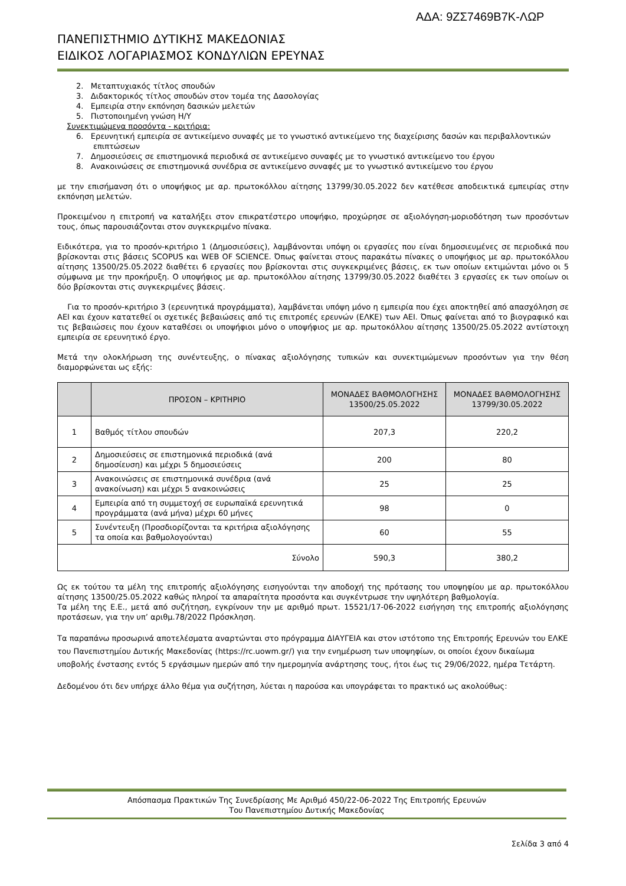ΑΔΑ: 9ΖΣ7469Β7Κ-ΛΩΡ
ΠΑΝΕΠΙΣΤΗΜΙΟ ΔΥΤΙΚΗΣ ΜΑΚΕΔΟΝΙΑΣ
ΕΙΔΙΚΟΣ ΛΟΓΑΡΙΑΣΜΟΣ ΚΟΝΔΥΛΙΩΝ ΕΡΕΥΝΑΣ
2. Μεταπτυχιακός τίτλος σπουδών
3. Διδακτορικός τίτλος σπουδών στον τομέα της Δασολογίας
4. Εμπειρία στην εκπόνηση δασικών μελετών
5. Πιστοποιημένη γνώση Η/Υ
Συνεκτιμώμενα προσόντα - κριτήρια:
6. Ερευνητική εμπειρία σε αντικείμενο συναφές με το γνωστικό αντικείμενο της διαχείρισης δασών και περιβαλλοντικών
επιπτώσεων
7. Δημοσιεύσεις σε επιστημονικά περιοδικά σε αντικείμενο συναφές με το γνωστικό αντικείμενο του έργου
8. Ανακοινώσεις σε επιστημονικά συνέδρια σε αντικείμενο συναφές με το γνωστικό αντικείμενο του έργου
με την επισήμανση ότι ο υποψήφιος με αρ. πρωτοκόλλου αίτησης 13799/30.05.2022 δεν κατέθεσε αποδεικτικά εμπειρίας στην εκπόνηση μελετών.
Προκειμένου η επιτροπή να καταλήξει στον επικρατέστερο υποψήφιο, προχώρησε σε αξιολόγηση-μοριοδότηση των προσόντων τους, όπως παρουσιάζονται στον συγκεκριμένο πίνακα.
Ειδικότερα, για το προσόν-κριτήριο 1 (Δημοσιεύσεις), λαμβάνονται υπόψη οι εργασίες που είναι δημοσιευμένες σε περιοδικά που βρίσκονται στις βάσεις SCOPUS και WEB OF SCIENCE. Όπως φαίνεται στους παρακάτω πίνακες ο υποψήφιος με αρ. πρωτοκόλλου αίτησης 13500/25.05.2022 διαθέτει 6 εργασίες που βρίσκονται στις συγκεκριμένες βάσεις, εκ των οποίων εκτιμώνται μόνο οι 5 σύμφωνα με την προκήρυξη. Ο υποψήφιος με αρ. πρωτοκόλλου αίτησης 13799/30.05.2022 διαθέτει 3 εργασίες εκ των οποίων οι δύο βρίσκονται στις συγκεκριμένες βάσεις.
Για το προσόν-κριτήριο 3 (ερευνητικά προγράμματα), λαμβάνεται υπόψη μόνο η εμπειρία που έχει αποκτηθεί από απασχόληση σε ΑΕΙ και έχουν κατατεθεί οι σχετικές βεβαιώσεις από τις επιτροπές ερευνών (ΕΛΚΕ) των ΑΕΙ. Όπως φαίνεται από το βιογραφικό και τις βεβαιώσεις που έχουν καταθέσει οι υποψήφιοι μόνο ο υποψήφιος με αρ. πρωτοκόλλου αίτησης 13500/25.05.2022 αντίστοιχη εμπειρία σε ερευνητικό έργο.
Μετά την ολοκλήρωση της συνέντευξης, ο πίνακας αξιολόγησης τυπικών και συνεκτιμώμενων προσόντων για την θέση διαμορφώνεται ως εξής:
| | ΠΡΟΣΟΝ – ΚΡΙΤΗΡΙΟ | ΜΟΝΑΔΕΣ ΒΑΘΜΟΛΟΓΗΣΗΣ 13500/25.05.2022 | ΜΟΝΑΔΕΣ ΒΑΘΜΟΛΟΓΗΣΗΣ 13799/30.05.2022 |
| --- | --- | --- | --- |
| 1 | Βαθμός τίτλου σπουδών | 207,3 | 220,2 |
| 2 | Δημοσιεύσεις σε επιστημονικά περιοδικά (ανά δημοσίευση) και μέχρι 5 δημοσιεύσεις | 200 | 80 |
| 3 | Ανακοινώσεις σε επιστημονικά συνέδρια (ανά ανακοίνωση) και μέχρι 5 ανακοινώσεις | 25 | 25 |
| 4 | Εμπειρία από τη συμμετοχή σε ευρωπαϊκά ερευνητικά προγράμματα (ανά μήνα) μέχρι 60 μήνες | 98 | 0 |
| 5 | Συνέντευξη (Προσδιορίζονται τα κριτήρια αξιολόγησης τα οποία και βαθμολογούνται) | 60 | 55 |
| Σύνολο | | 590,3 | 380,2 |
Ως εκ τούτου τα μέλη της επιτροπής αξιολόγησης εισηγούνται την αποδοχή της πρότασης του υποψηφίου με αρ. πρωτοκόλλου αίτησης 13500/25.05.2022 καθώς πληροί τα απαραίτητα προσόντα και συγκέντρωσε την υψηλότερη βαθμολογία.
Τα μέλη της Ε.Ε., μετά από συζήτηση, εγκρίνουν την με αριθμό πρωτ. 15521/17-06-2022 εισήγηση της επιτροπής αξιολόγησης προτάσεων, για την υπ’ αριθμ.78/2022 Πρόσκληση.
Τα παραπάνω προσωρινά αποτελέσματα αναρτώνται στο πρόγραμμα ΔΙΑΥΓΕΙΑ και στον ιστότοπο της Επιτροπής Ερευνών του ΕΛΚΕ του Πανεπιστημίου Δυτικής Μακεδονίας (https://rc.uowm.gr/) για την ενημέρωση των υποψηφίων, οι οποίοι έχουν δικαίωμα υποβολής ένστασης εντός 5 εργάσιμων ημερών από την ημερομηνία ανάρτησης τους, ήτοι έως τις 29/06/2022, ημέρα Τετάρτη.
Δεδομένου ότι δεν υπήρχε άλλο θέμα για συζήτηση, λύεται η παρούσα και υπογράφεται το πρακτικό ως ακολούθως:
Απόσπασμα Πρακτικών Της Συνεδρίασης Με Αριθμό 450/22-06-2022 Της Επιτροπής Ερευνών
Του Πανεπιστημίου Δυτικής Μακεδονίας
Σελίδα 3 από 4